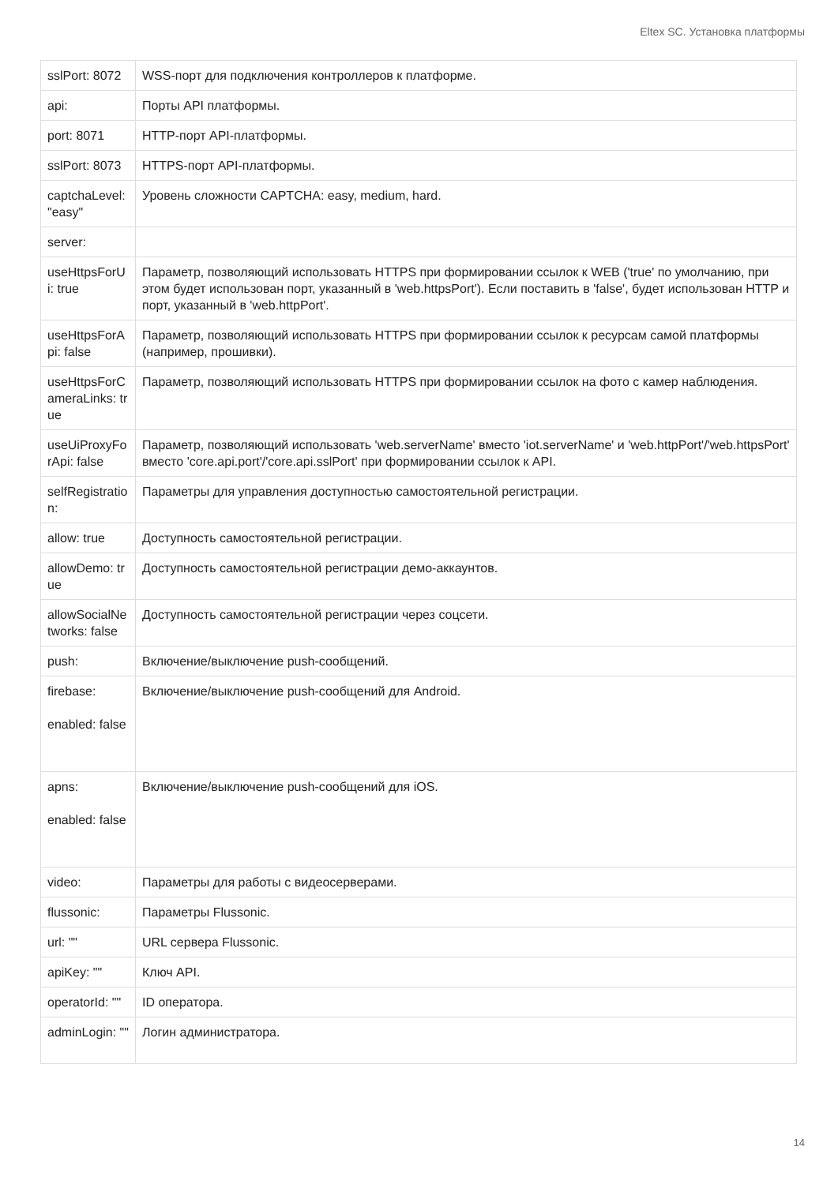Eltex SC. Установка платформы
| sslPort: 8072 | WSS-порт для подключения контроллеров к платформе. |
| api: | Порты API платформы. |
| port: 8071 | HTTP-порт API-платформы. |
| sslPort: 8073 | HTTPS-порт API-платформы. |
| captchaLevel: "easy" | Уровень сложности CAPTCHA: easy, medium, hard. |
| server: | |
| useHttpsForUi: true | Параметр, позволяющий использовать HTTPS при формировании ссылок к WEB ('true' по умолчанию, при этом будет использован порт, указанный в 'web.httpsPort'). Если поставить в 'false', будет использован HTTP и порт, указанный в 'web.httpPort'. |
| useHttpsForApi: false | Параметр, позволяющий использовать HTTPS при формировании ссылок к ресурсам самой платформы (например, прошивки). |
| useHttpsForCameraLinks: true | Параметр, позволяющий использовать HTTPS при формировании ссылок на фото с камер наблюдения. |
| useUiProxyForApi: false | Параметр, позволяющий использовать 'web.serverName' вместо 'iot.serverName' и 'web.httpPort'/'web.httpsPort' вместо 'core.api.port'/'core.api.sslPort' при формировании ссылок к API. |
| selfRegistration: | Параметры для управления доступностью самостоятельной регистрации. |
| allow: true | Доступность самостоятельной регистрации. |
| allowDemo: true | Доступность самостоятельной регистрации демо-аккаунтов. |
| allowSocialNetworks: false | Доступность самостоятельной регистрации через соцсети. |
| push: | Включение/выключение push-сообщений. |
| firebase: enabled: false | Включение/выключение push-сообщений для Android. |
| apns: enabled: false | Включение/выключение push-сообщений для iOS. |
| video: | Параметры для работы с видеосерверами. |
| flussonic: | Параметры Flussonic. |
| url: "" | URL сервера Flussonic. |
| apiKey: "" | Ключ API. |
| operatorId: "" | ID оператора. |
| adminLogin: "" | Логин администратора. |
14